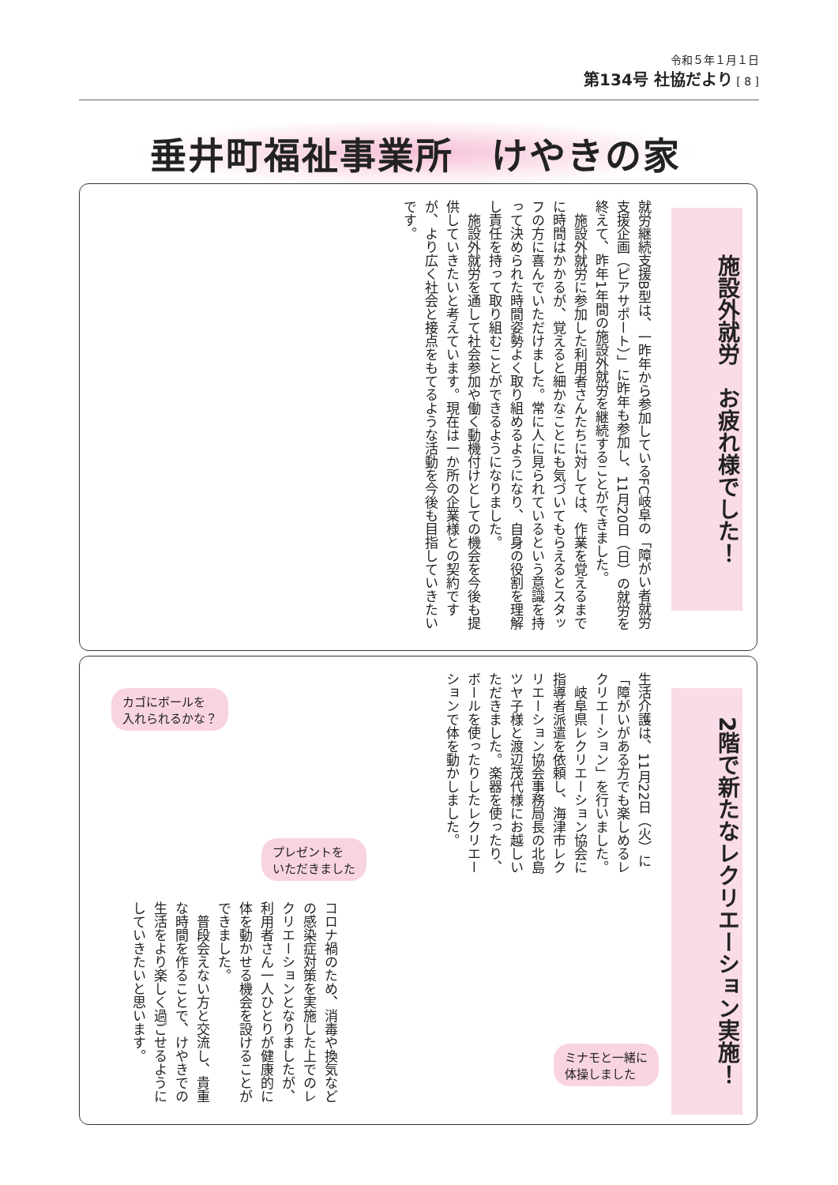令和５年１月１日
第134号 社協だより [ 8 ]
垂井町福祉事業所　けやきの家
施設外就労　お疲れ様でした！
就労継続支援B型は、一昨年から参加しているFC岐阜の「障がい者就労支援企画（ピアサポート）」に昨年も参加し、11月20日（日）の就労を終えて、昨年1年間の施設外就労を継続することができました。
　施設外就労に参加した利用者さんたちに対しては、作業を覚えるまでに時間はかかるが、覚えると細かなことにも気づいてもらえるとスタッフの方に喜んでいただけました。常に人に見られているという意識を持って決められた時間姿勢よく取り組めるようになり、自身の役割を理解し責任を持って取り組むことができるようになりました。
　施設外就労を通して社会参加や働く動機付けとしての機会を今後も提供していきたいと考えています。現在は一か所の企業様との契約ですが、より広く社会と接点をもてるような活動を今後も目指していきたいです。
2階で新たなレクリエーション実施！
生活介護は、11月22日（火）に「障がいがある方でも楽しめるレクリエーション」を行いました。
　岐阜県レクリエーション協会に指導者派遣を依頼し、海津市レクリエーション協会事務局長の北島ツヤ子様と渡辺茂代様にお越しいただきました。楽器を使ったり、ボールを使ったりしたレクリエーションで体を動かしました。
コロナ禍のため、消毒や換気などの感染症対策を実施した上でのレクリエーションとなりましたが、利用者さん一人ひとりが健康的に体を動かせる機会を設けることができました。
　普段会えない方と交流し、貴重な時間を作ることで、けやきでの生活をより楽しく過ごせるようにしていきたいと思います。
カゴにボールを
入れられるかな？
プレゼントを
いただきました
ミナモと一緒に
体操しました